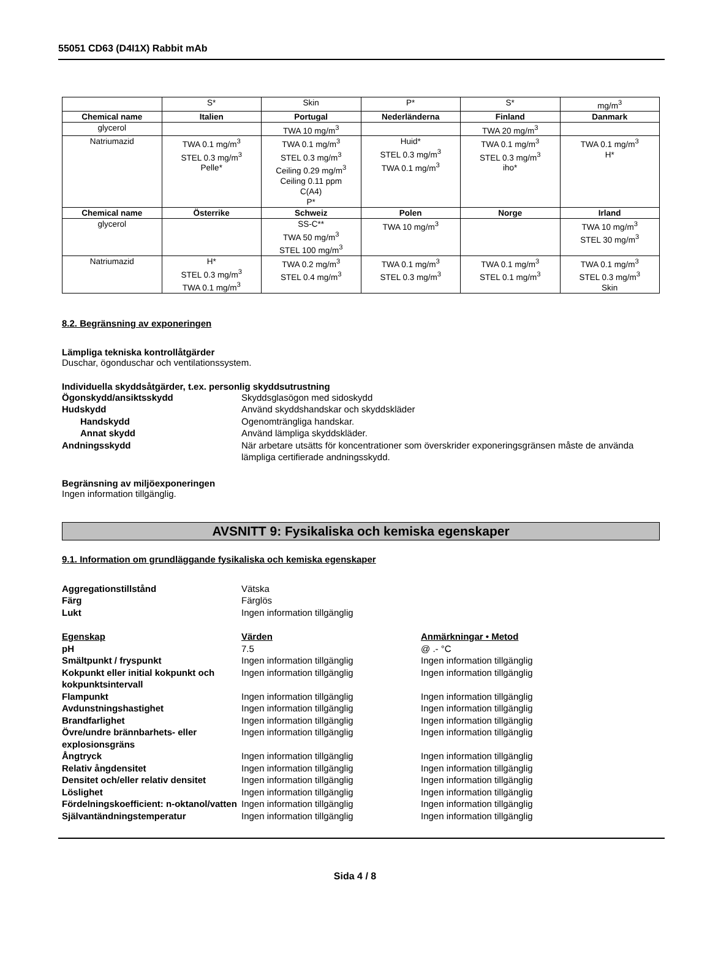55051 CD63 (D4I1X) Rabbit mAb
| | S* | Skin | P* | S* | mg/m<sup>3</sup> |
| Chemical name | Italien | Portugal | Nederländerna | Finland | Danmark |
| glycerol | | TWA 10 mg/m<sup>3</sup> | | TWA 20 mg/m<sup>3</sup> | |
| Natriumazid | TWA 0.1 mg/m<sup>3</sup> STEL 0.3 mg/m<sup>3</sup> Pelle* | TWA 0.1 mg/m<sup>3</sup> STEL 0.3 mg/m<sup>3</sup> Ceiling 0.29 mg/m<sup>3</sup> Ceiling 0.11 ppm C(A4) P* | Huid* STEL 0.3 mg/m<sup>3</sup> TWA 0.1 mg/m<sup>3</sup> | TWA 0.1 mg/m<sup>3</sup> STEL 0.3 mg/m<sup>3</sup> iho* | TWA 0.1 mg/m<sup>3</sup> H* |
| Chemical name | Österrike | Schweiz | Polen | Norge | Irland |
| glycerol | | SS-C** TWA 50 mg/m<sup>3</sup> STEL 100 mg/m<sup>3</sup> | TWA 10 mg/m<sup>3</sup> | | TWA 10 mg/m<sup>3</sup> STEL 30 mg/m<sup>3</sup> |
| Natriumazid | H* STEL 0.3 mg/m<sup>3</sup> TWA 0.1 mg/m<sup>3</sup> | TWA 0.2 mg/m<sup>3</sup> STEL 0.4 mg/m<sup>3</sup> | TWA 0.1 mg/m<sup>3</sup> STEL 0.3 mg/m<sup>3</sup> | TWA 0.1 mg/m<sup>3</sup> STEL 0.1 mg/m<sup>3</sup> | TWA 0.1 mg/m<sup>3</sup> STEL 0.3 mg/m<sup>3</sup> Skin |
8.2. Begränsning av exponeringen
Lämpliga tekniska kontrollåtgärder
Duschar, ögonduschar och ventilationssystem.
Individuella skyddsåtgärder, t.ex. personlig skyddsutrustning
Ögonskydd/ansiktsskydd
Skyddsglasögon med sidoskydd
Hudskydd
Använd skyddshandskar och skyddskläder
Handskydd
Ogenomträngliga handskar.
Annat skydd
Använd lämpliga skyddskläder.
Andningsskydd
När arbetare utsätts för koncentrationer som överskrider exponeringsgränsen måste de använda lämpliga certifierade andningsskydd.
Begränsning av miljöexponeringen
Ingen information tillgänglig.
AVSNITT 9: Fysikaliska och kemiska egenskaper
9.1. Information om grundläggande fysikaliska och kemiska egenskaper
Aggregationstillstånd
Vätska
Färg
Färglös
Lukt
Ingen information tillgänglig
Egenskap
Värden
Anmärkningar • Metod
pH
7.5
@ .- °C
Smältpunkt / fryspunkt
Ingen information tillgänglig
Ingen information tillgänglig
Kokpunkt eller initial kokpunkt och kokpunktsintervall
Ingen information tillgänglig
Ingen information tillgänglig
Flampunkt
Ingen information tillgänglig
Ingen information tillgänglig
Avdunstningshastighet
Ingen information tillgänglig
Ingen information tillgänglig
Brandfarlighet
Ingen information tillgänglig
Ingen information tillgänglig
Övre/undre brännbarhets- eller explosionsgräns
Ingen information tillgänglig
Ingen information tillgänglig
Ångtryck
Ingen information tillgänglig
Ingen information tillgänglig
Relativ ångdensitet
Ingen information tillgänglig
Ingen information tillgänglig
Densitet och/eller relativ densitet
Ingen information tillgänglig
Ingen information tillgänglig
Löslighet
Ingen information tillgänglig
Ingen information tillgänglig
Fördelningskoefficient: n-oktanol/vatten
Ingen information tillgänglig
Ingen information tillgänglig
Självantändningstemperatur
Ingen information tillgänglig
Ingen information tillgänglig
Sida 4 / 8